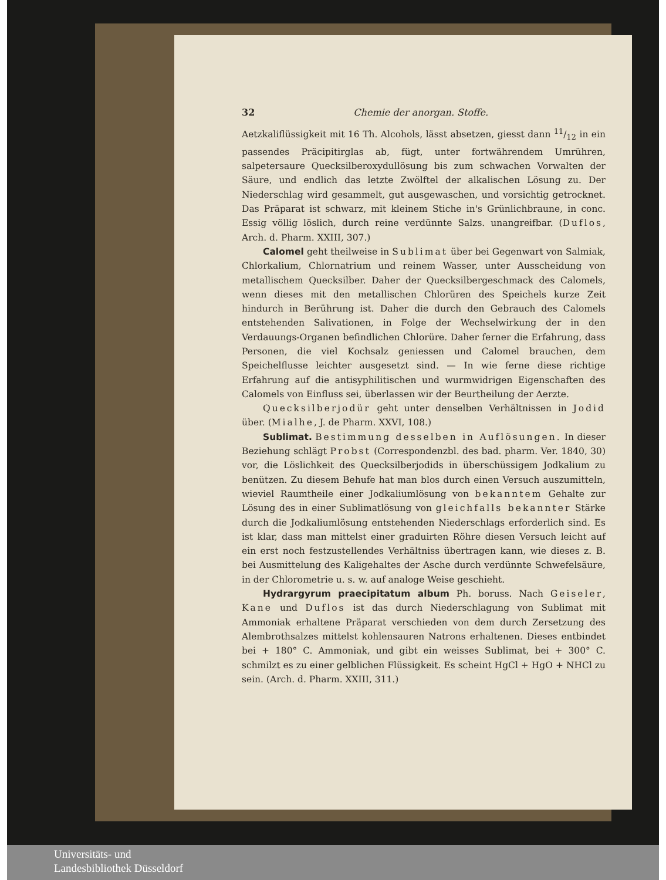32 Chemie der anorgan. Stoffe.
Aetzkaliflüssigkeit mit 16 Th. Alcohols, lässt absetzen, giesst dann 11/12 in ein passendes Präcipitirglas ab, fügt, unter fortwährendem Umrühren, salpetersaure Quecksilberoxydullösung bis zum schwachen Vorwalten der Säure, und endlich das letzte Zwölftel der alkalischen Lösung zu. Der Niederschlag wird gesammelt, gut ausgewaschen, und vorsichtig getrocknet. Das Präparat ist schwarz, mit kleinem Stiche in's Grünlichbraune, in conc. Essig völlig löslich, durch reine verdünnte Salzs. unangreifbar. (Duflos, Arch. d. Pharm. XXIII, 307.)
Calomel geht theilweise in Sublimat über bei Gegenwart von Salmiak, Chlorkalium, Chlornatrium und reinem Wasser, unter Ausscheidung von metallischem Quecksilber. Daher der Quecksilbergeschmack des Calomels, wenn dieses mit den metallischen Chlorüren des Speichels kurze Zeit hindurch in Berührung ist. Daher die durch den Gebrauch des Calomels entstehenden Salivationen, in Folge der Wechselwirkung der in den Verdauungs-Organen befindlichen Chlorüre. Daher ferner die Erfahrung, dass Personen, die viel Kochsalz geniessen und Calomel brauchen, dem Speichelflusse leichter ausgesetzt sind. — In wie ferne diese richtige Erfahrung auf die antisyphilitischen und wurmwidrigen Eigenschaften des Calomels von Einfluss sei, überlassen wir der Beurtheilung der Aerzte.
Quecksilberjodür geht unter denselben Verhältnissen in Jodid über. (Mialhe, J. de Pharm. XXVI, 108.)
Sublimat. Bestimmung desselben in Auflösungen. In dieser Beziehung schlägt Probst (Correspondenzbl. des bad. pharm. Ver. 1840, 30) vor, die Löslichkeit des Quecksilberjodids in überschüssigem Jodkalium zu benützen. Zu diesem Behufe hat man blos durch einen Versuch auszumitteln, wieviel Raumtheile einer Jodkaliumlösung von bekanntem Gehalte zur Lösung des in einer Sublimatlösung von gleichfalls bekannter Stärke durch die Jodkaliumlösung entstehenden Niederschlags erforderlich sind. Es ist klar, dass man mittelst einer graduirten Röhre diesen Versuch leicht auf ein erst noch festzustellendes Verhältniss übertragen kann, wie dieses z. B. bei Ausmittelung des Kaligehaltes der Asche durch verdünnte Schwefelsäure, in der Chlorometrie u. s. w. auf analoge Weise geschieht.
Hydrargyrum praecipitatum album Ph. boruss. Nach Geiseler, Kane und Duflos ist das durch Niederschlagung von Sublimat mit Ammoniak erhaltene Präparat verschieden von dem durch Zersetzung des Alembrothsalzes mittelst kohlensauren Natrons erhaltenen. Dieses entbindet bei + 180° C. Ammoniak, und gibt ein weisses Sublimat, bei + 300° C. schmilzt es zu einer gelblichen Flüssigkeit. Es scheint HgCl + HgO + NHCl zu sein. (Arch. d. Pharm. XXIII, 311.)
Universitäts- und
Landesbibliothek Düsseldorf